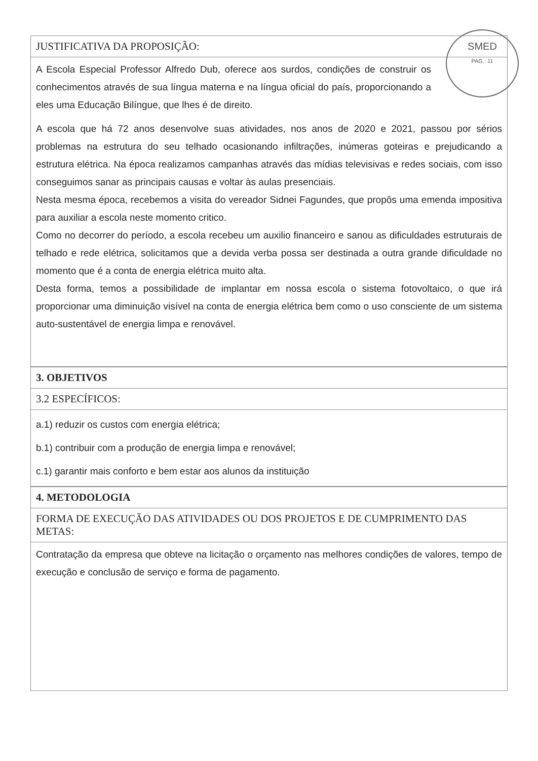SMED
PAG.: 11
JUSTIFICATIVA DA PROPOSIÇÃO:
A Escola Especial Professor Alfredo Dub, oferece aos surdos, condições de construir os conhecimentos através de sua língua materna e na língua oficial do país, proporcionando a eles uma Educação Bilíngue, que lhes é de direito.
A escola que há 72 anos desenvolve suas atividades, nos anos de 2020 e 2021, passou por sérios problemas na estrutura do seu telhado ocasionando infiltrações, inúmeras goteiras e prejudicando a estrutura elétrica. Na época realizamos campanhas através das mídias televisivas e redes sociais, com isso conseguimos sanar as principais causas e voltar às aulas presenciais.
Nesta mesma época, recebemos a visita do vereador Sidnei Fagundes, que propôs uma emenda impositiva para auxiliar a escola neste momento critico.
Como no decorrer do período, a escola recebeu um auxilio financeiro e sanou as dificuldades estruturais de telhado e rede elétrica, solicitamos que a devida verba possa ser destinada a outra grande dificuldade no momento que é a conta de energia elétrica muito alta.
Desta forma, temos a possibilidade de implantar em nossa escola o sistema fotovoltaico, o que irá proporcionar uma diminuição visível na conta de energia elétrica bem como o uso consciente de um sistema auto-sustentável de energia limpa e renovável.
3. OBJETIVOS
3.2 ESPECÍFICOS:
a.1) reduzir os custos com energia elétrica;
b.1) contribuir com a produção de energia limpa e renovável;
c.1) garantir mais conforto e bem estar aos alunos da instituição
4. METODOLOGIA
FORMA DE EXECUÇÃO DAS ATIVIDADES OU DOS PROJETOS E DE CUMPRIMENTO DAS METAS:
Contratação da empresa que obteve na licitação o orçamento nas melhores condições de valores, tempo de execução e conclusão de serviço e forma de pagamento.